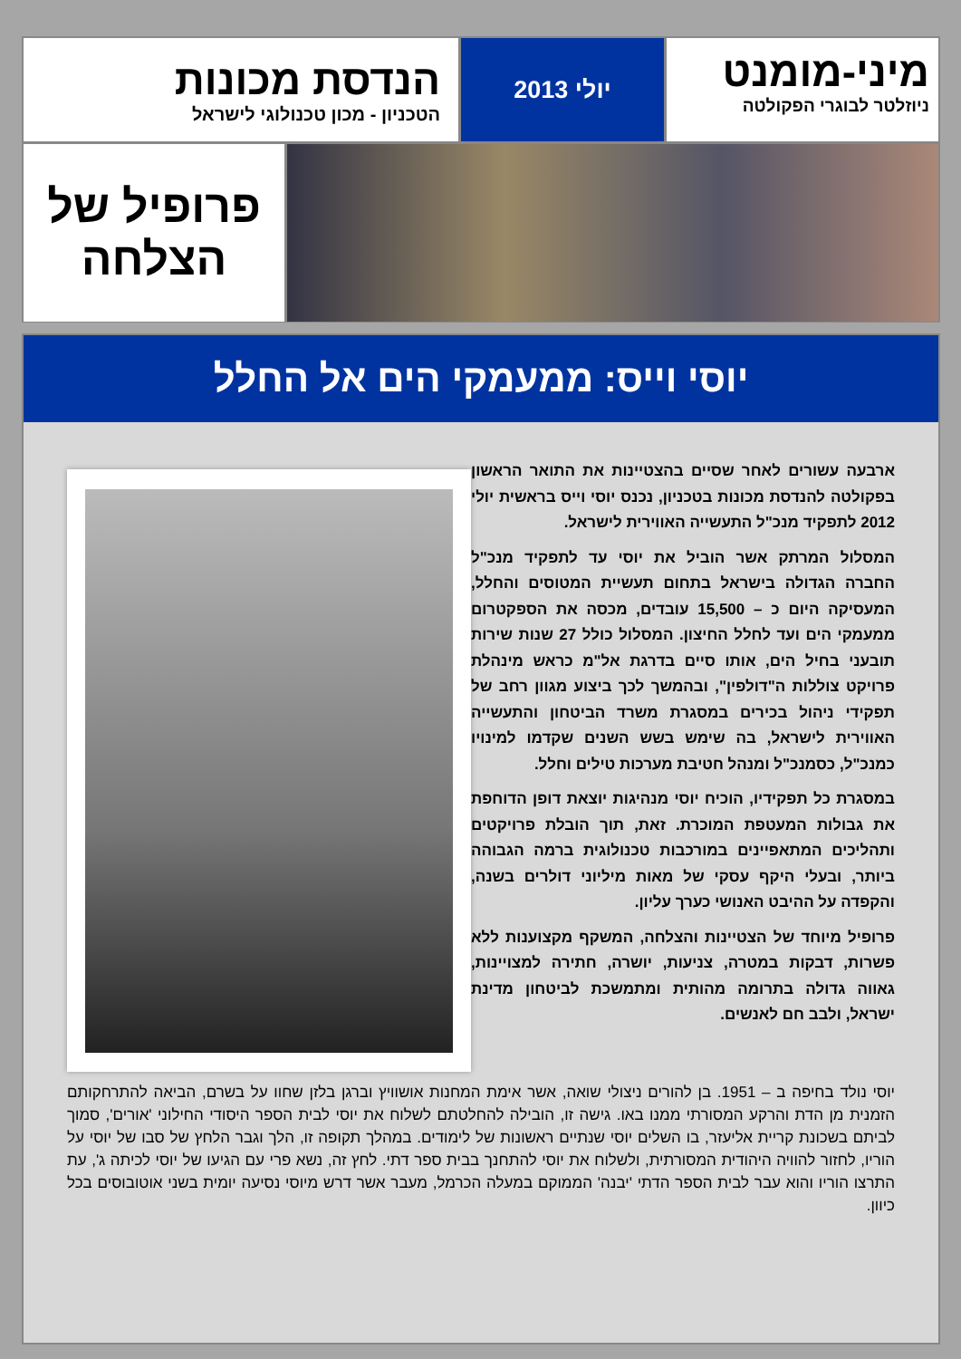מיני-מומנט
ניוזלטר לבוגרי הפקולטה
יולי 2013
הנדסת מכונות
הטכניון - מכון טכנולוגי לישראל
פרופיל של
הצלחה
יוסי וייס: ממעמקי הים אל החלל
ארבעה עשורים לאחר שסיים בהצטיינות את התואר הראשון בפקולטה להנדסת מכונות בטכניון, נכנס יוסי וייס בראשית יולי 2012 לתפקיד מנכ"ל התעשייה האווירית לישראל.
המסלול המרתק אשר הוביל את יוסי עד לתפקיד מנכ"ל החברה הגדולה בישראל בתחום תעשיית המטוסים והחלל, המעסיקה היום כ – 15,500 עובדים, מכסה את הספקטרום ממעמקי הים ועד לחלל החיצון. המסלול כולל 27 שנות שירות תובעני בחיל הים, אותו סיים בדרגת אל"מ כראש מינהלת פרויקט צוללות ה"דולפין", ובהמשך לכך ביצוע מגוון רחב של תפקידי ניהול בכירים במסגרת משרד הביטחון והתעשייה האווירית לישראל, בה שימש בשש השנים שקדמו למינויו כמנכ"ל, כסמנכ"ל ומנהל חטיבת מערכות טילים וחלל.
במסגרת כל תפקידיו, הוכיח יוסי מנהיגות יוצאת דופן הדוחפת את גבולות המעטפת המוכרת. זאת, תוך הובלת פרויקטים ותהליכים המתאפיינים במורכבות טכנולוגית ברמה הגבוהה ביותר, ובעלי היקף עסקי של מאות מיליוני דולרים בשנה, והקפדה על ההיבט האנושי כערך עליון.
פרופיל מיוחד של הצטיינות והצלחה, המשקף מקצוענות ללא פשרות, דבקות במטרה, צניעות, יושרה, חתירה למצויינות, גאווה גדולה בתרומה מהותית ומתמשכת לביטחון מדינת ישראל, ולבב חם לאנשים.
יוסי נולד בחיפה ב – 1951. בן להורים ניצולי שואה, אשר אימת המחנות אושוויץ וברגן בלזן שחוו על בשרם, הביאה להתרחקותם הזמנית מן הדת והרקע המסורתי ממנו באו. גישה זו, הובילה להחלטתם לשלוח את יוסי לבית הספר היסודי החילוני 'אורים', סמוך לביתם בשכונת קריית אליעזר, בו השלים יוסי שנתיים ראשונות של לימודים. במהלך תקופה זו, הלך וגבר הלחץ של סבו של יוסי על הוריו, לחזור להוויה היהודית המסורתית, ולשלוח את יוסי להתחנך בבית ספר דתי. לחץ זה, נשא פרי עם הגיעו של יוסי לכיתה ג', עת התרצו הוריו והוא עבר לבית הספר הדתי 'יבנה' הממוקם במעלה הכרמל, מעבר אשר דרש מיוסי נסיעה יומית בשני אוטובוסים בכל כיוון.